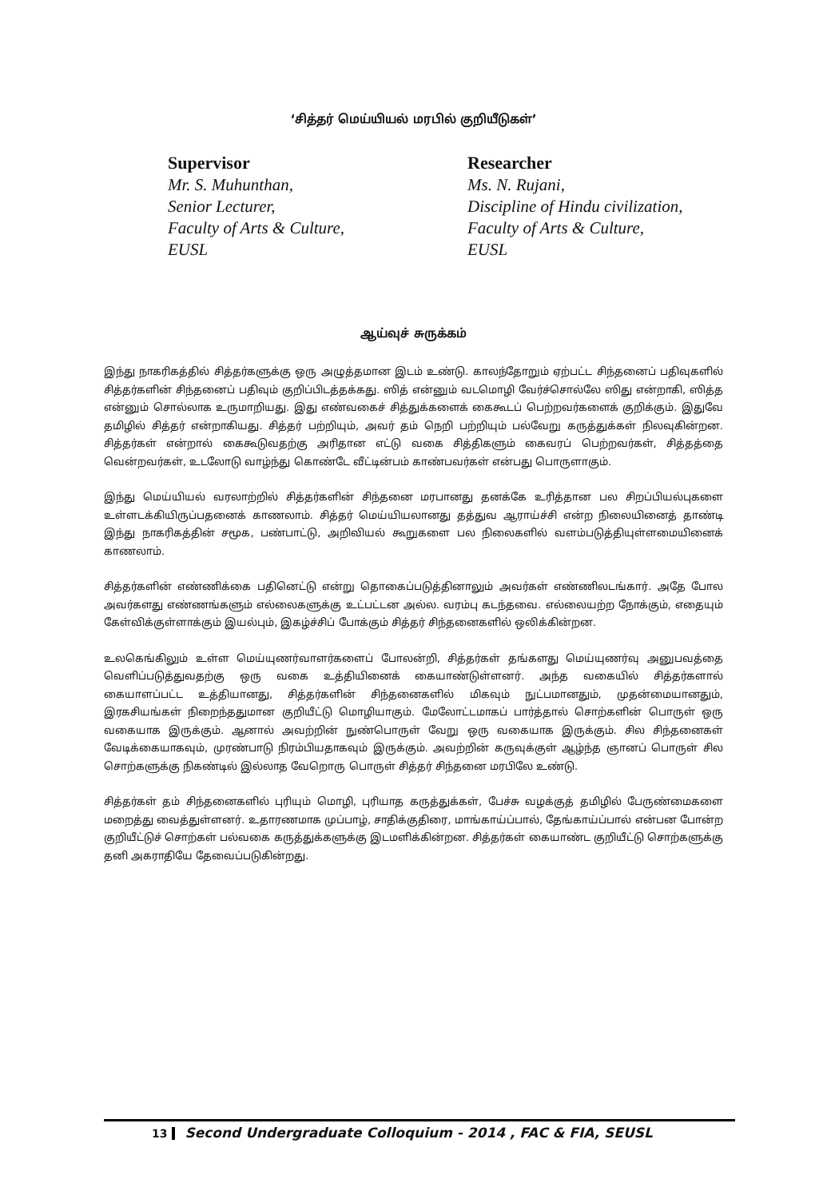‘சித்தர் மெய்யியல் மரபில் குறியீடுகள்’
Supervisor
Mr. S. Muhunthan,
Senior Lecturer,
Faculty of Arts & Culture,
EUSL
Researcher
Ms. N. Rujani,
Discipline of Hindu civilization,
Faculty of Arts & Culture,
EUSL
ஆய்வுச் சுருக்கம்
இந்து நாகரிகத்தில் சித்தர்களுக்கு ஒரு அழுத்தமான இடம் உண்டு. காலந்தோறும் ஏற்பட்ட சிந்தனைப் பதிவுகளில் சித்தர்களின் சிந்தனைப் பதிவும் குறிப்பிடத்தக்கது. ஸித் என்னும் வடமொழி வேர்ச்சொல்லே ஸிது என்றாகி, ஸித்த என்னும் சொல்லாக உருமாறியது. இது எண்வகைச் சித்துக்களைக் கைகூடப் பெற்றவர்களைக் குறிக்கும். இதுவே தமிழில் சித்தர் என்றாகியது. சித்தர் பற்றியும், அவர் தம் நெறி பற்றியும் பல்வேறு கருத்துக்கள் நிலவுகின்றன. சித்தர்கள் என்றால் கைகூடுவதற்கு அரிதான எட்டு வகை சித்திகளும் கைவரப் பெற்றவர்கள், சித்தத்தை வென்றவர்கள், உடலோடு வாழ்ந்து கொண்டே வீட்டின்பம் காண்பவர்கள் என்பது பொருளாகும்.
இந்து மெய்யியல் வரலாற்றில் சித்தர்களின் சிந்தனை மரபானது தனக்கே உரித்தான பல சிறப்பியல்புகளை உள்ளடக்கியிருப்பதனைக் காணலாம். சித்தர் மெய்யியலானது தத்துவ ஆராய்ச்சி என்ற நிலையினைத் தாண்டி இந்து நாகரிகத்தின் சமூக, பண்பாட்டு, அறிவியல் கூறுகளை பல நிலைகளில் வளம்படுத்தியுள்ளமையினைக் காணலாம்.
சித்தர்களின் எண்ணிக்கை பதினெட்டு என்று தொகைப்படுத்தினாலும் அவர்கள் எண்ணிலடங்கார். அதே போல அவர்களது எண்ணங்களும் எல்லைகளுக்கு உட்பட்டன அல்ல. வரம்பு கடந்தவை. எல்லையற்ற நோக்கும், எதையும் கேள்விக்குள்ளாக்கும் இயல்பும், இகழ்ச்சிப் போக்கும் சித்தர் சிந்தனைகளில் ஒலிக்கின்றன.
உலகெங்கிலும் உள்ள மெய்யுணர்வாளர்களைப் போலன்றி, சித்தர்கள் தங்களது மெய்யுணர்வு அனுபவத்தை வெளிப்படுத்துவதற்கு ஒரு வகை உத்தியினைக் கையாண்டுள்ளனர். அந்த வகையில் சித்தர்களால் கையாளப்பட்ட உத்தியானது, சித்தர்களின் சிந்தனைகளில் மிகவும் நுட்பமானதும், முதன்மையானதும், இரகசியங்கள் நிறைந்ததுமான குறியீட்டு மொழியாகும். மேலோட்டமாகப் பார்த்தால் சொற்களின் பொருள் ஒரு வகையாக இருக்கும். ஆனால் அவற்றின் நுண்பொருள் வேறு ஒரு வகையாக இருக்கும். சில சிந்தனைகள் வேடிக்கையாகவும், முரண்பாடு நிரம்பியதாகவும் இருக்கும். அவற்றின் கருவுக்குள் ஆழ்ந்த ஞானப் பொருள் சில சொற்களுக்கு நிகண்டில் இல்லாத வேறொரு பொருள் சித்தர் சிந்தனை மரபிலே உண்டு.
சித்தர்கள் தம் சிந்தனைகளில் புரியும் மொழி, புரியாத கருத்துக்கள், பேச்சு வழக்குத் தமிழில் பேருண்மைகளை மறைத்து வைத்துள்ளனர். உதாரணமாக முப்பாழ், சாதிக்குதிரை, மாங்காய்ப்பால், தேங்காய்ப்பால் என்பன போன்ற குறியீட்டுச் சொற்கள் பல்வகை கருத்துக்களுக்கு இடமளிக்கின்றன. சித்தர்கள் கையாண்ட குறியீட்டு சொற்களுக்கு தனி அகராதியே தேவைப்படுகின்றது.
13 Second Undergraduate Colloquium - 2014 , FAC & FIA, SEUSL